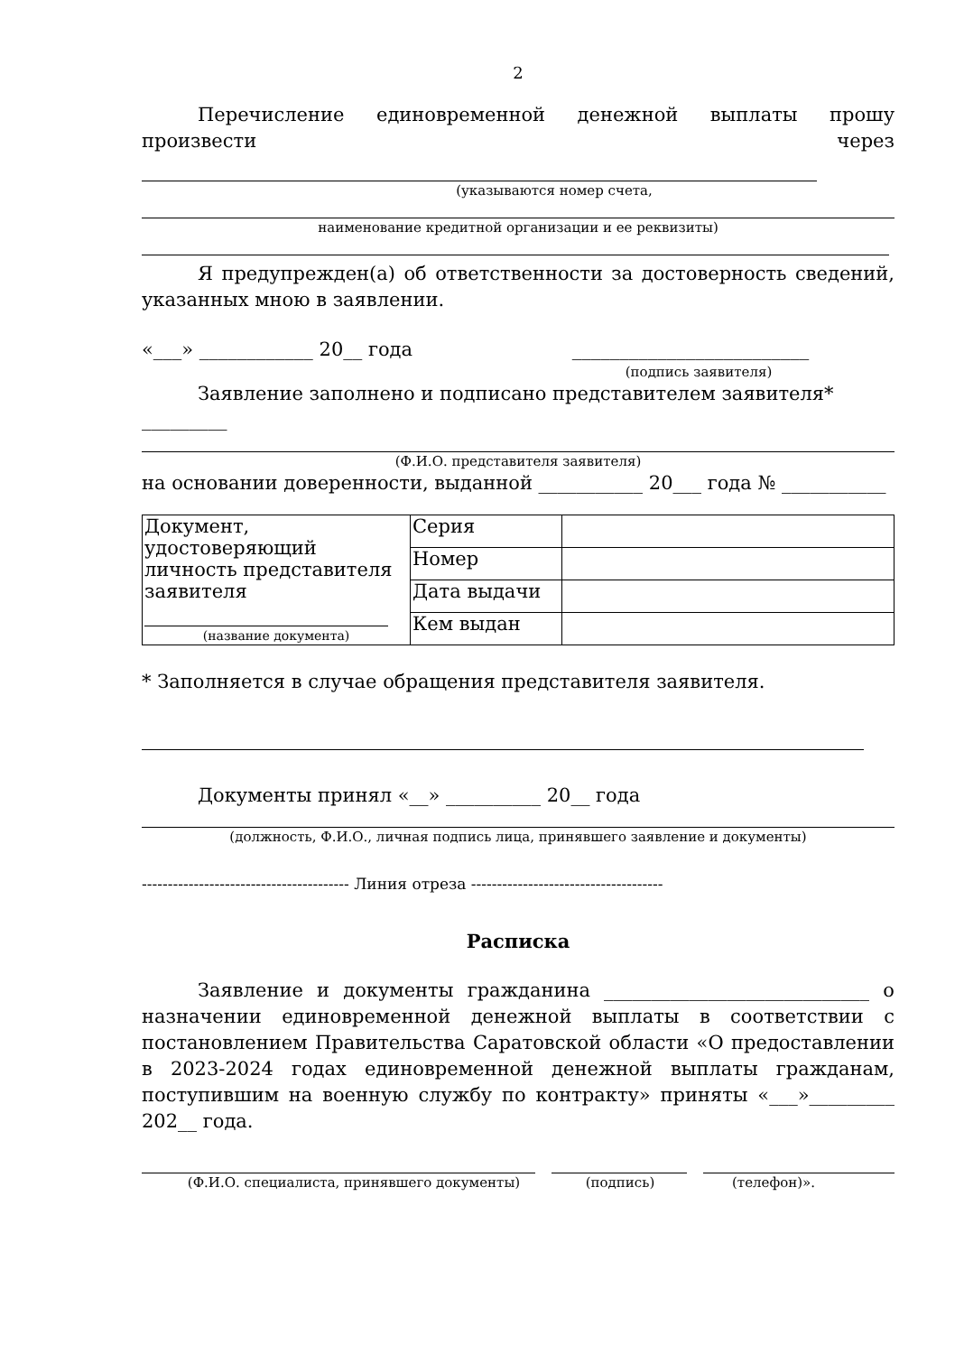2
Перечисление единовременной денежной выплаты прошу произвести через
(указываются номер счета,
наименование кредитной организации и ее реквизиты)
Я предупрежден(а) об ответственности за достоверность сведений, указанных мною в заявлении.
«___» ____________ 20__ года _________________________
(подпись заявителя)
Заявление заполнено и подписано представителем заявителя* _________
(Ф.И.О. представителя заявителя)
на основании доверенности, выданной ___________ 20___ года № ___________
| Документ, удостоверяющий личность представителя заявителя (название документа) | Серия | |
| | Номер | |
| | Дата выдачи | |
| | Кем выдан | |
* Заполняется в случае обращения представителя заявителя.
Документы принял «__» __________ 20__ года
(должность, Ф.И.О., личная подпись лица, принявшего заявление и документы)
---------------------------------------- Линия отреза -------------------------------------
Расписка
Заявление и документы гражданина ____________________________ о назначении единовременной денежной выплаты в соответствии с постановлением Правительства Саратовской области «О предоставлении в 2023-2024 годах единовременной денежной выплаты гражданам, поступившим на военную службу по контракту» приняты «___»_________ 202__ года.
(Ф.И.О. специалиста, принявшего документы) (подпись) (телефон)».